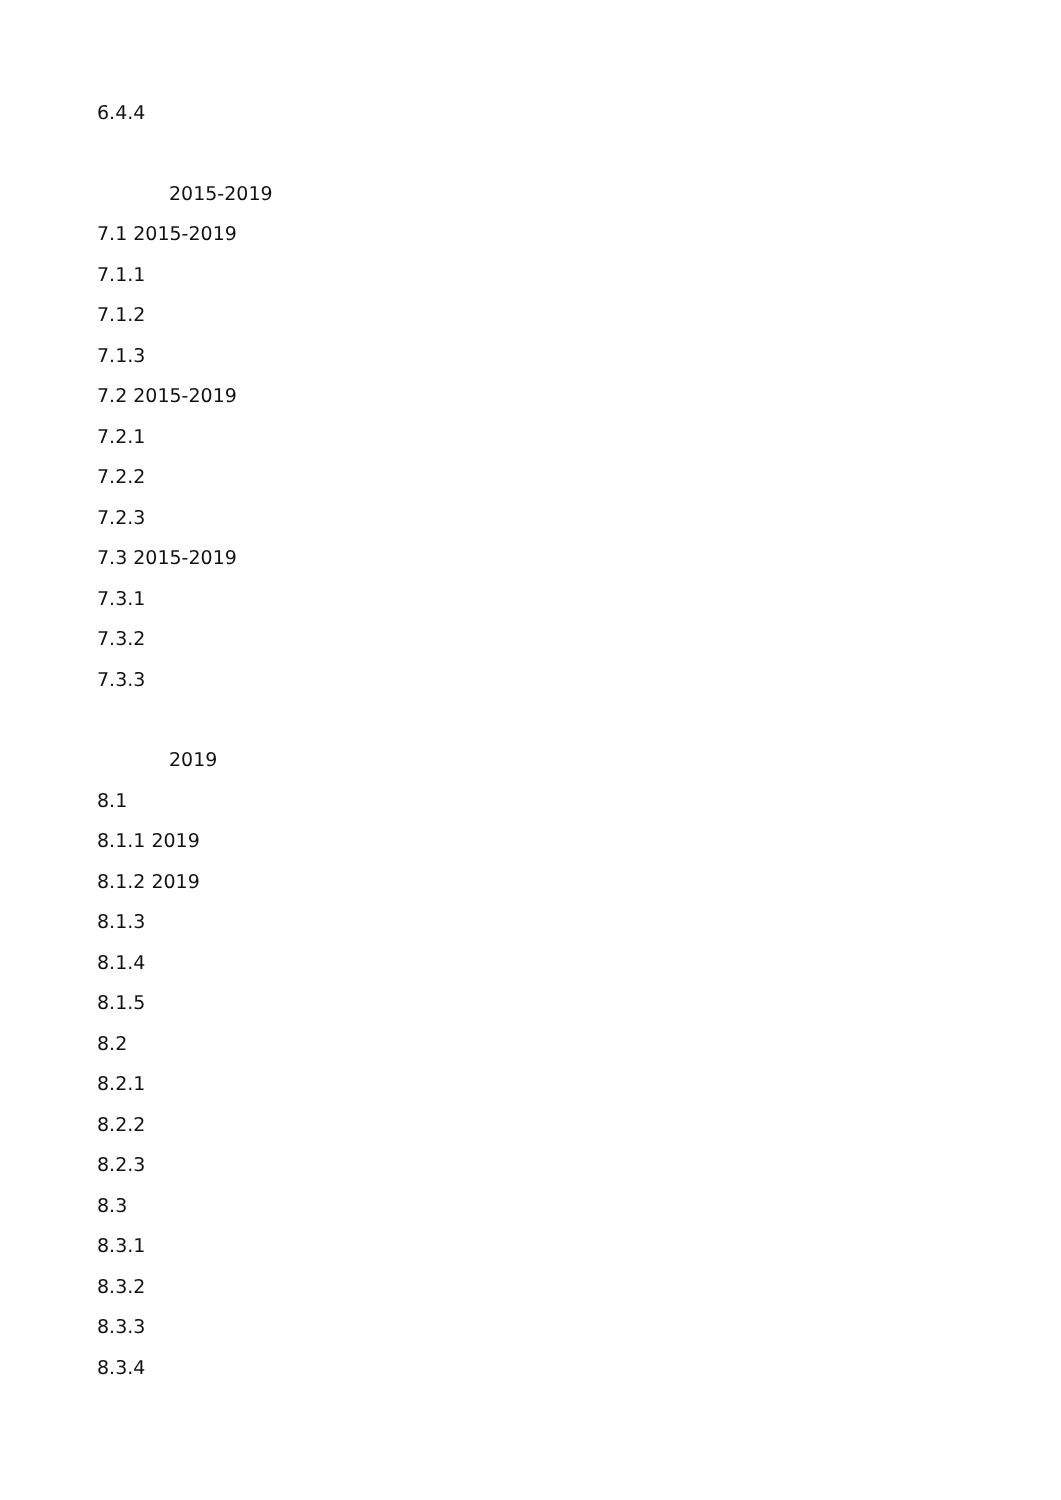6.4.4
2015-2019
7.1 2015-2019
7.1.1
7.1.2
7.1.3
7.2 2015-2019
7.2.1
7.2.2
7.2.3
7.3 2015-2019
7.3.1
7.3.2
7.3.3
2019
8.1
8.1.1 2019
8.1.2 2019
8.1.3
8.1.4
8.1.5
8.2
8.2.1
8.2.2
8.2.3
8.3
8.3.1
8.3.2
8.3.3
8.3.4